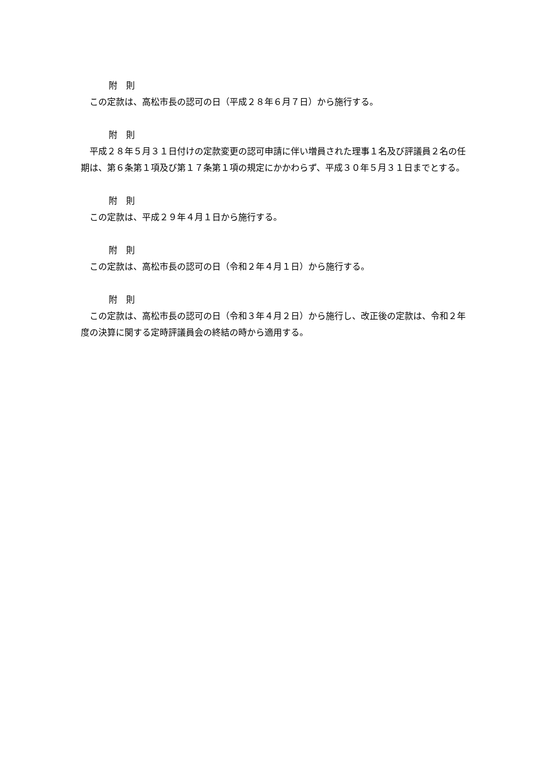附　則
　この定款は、高松市長の認可の日（平成２８年６月７日）から施行する。
附　則
　平成２８年５月３１日付けの定款変更の認可申請に伴い増員された理事１名及び評議員２名の任期は、第６条第１項及び第１７条第１項の規定にかかわらず、平成３０年５月３１日までとする。
附　則
　この定款は、平成２９年４月１日から施行する。
附　則
　この定款は、高松市長の認可の日（令和２年４月１日）から施行する。
附　則
　この定款は、高松市長の認可の日（令和３年４月２日）から施行し、改正後の定款は、令和２年度の決算に関する定時評議員会の終結の時から適用する。